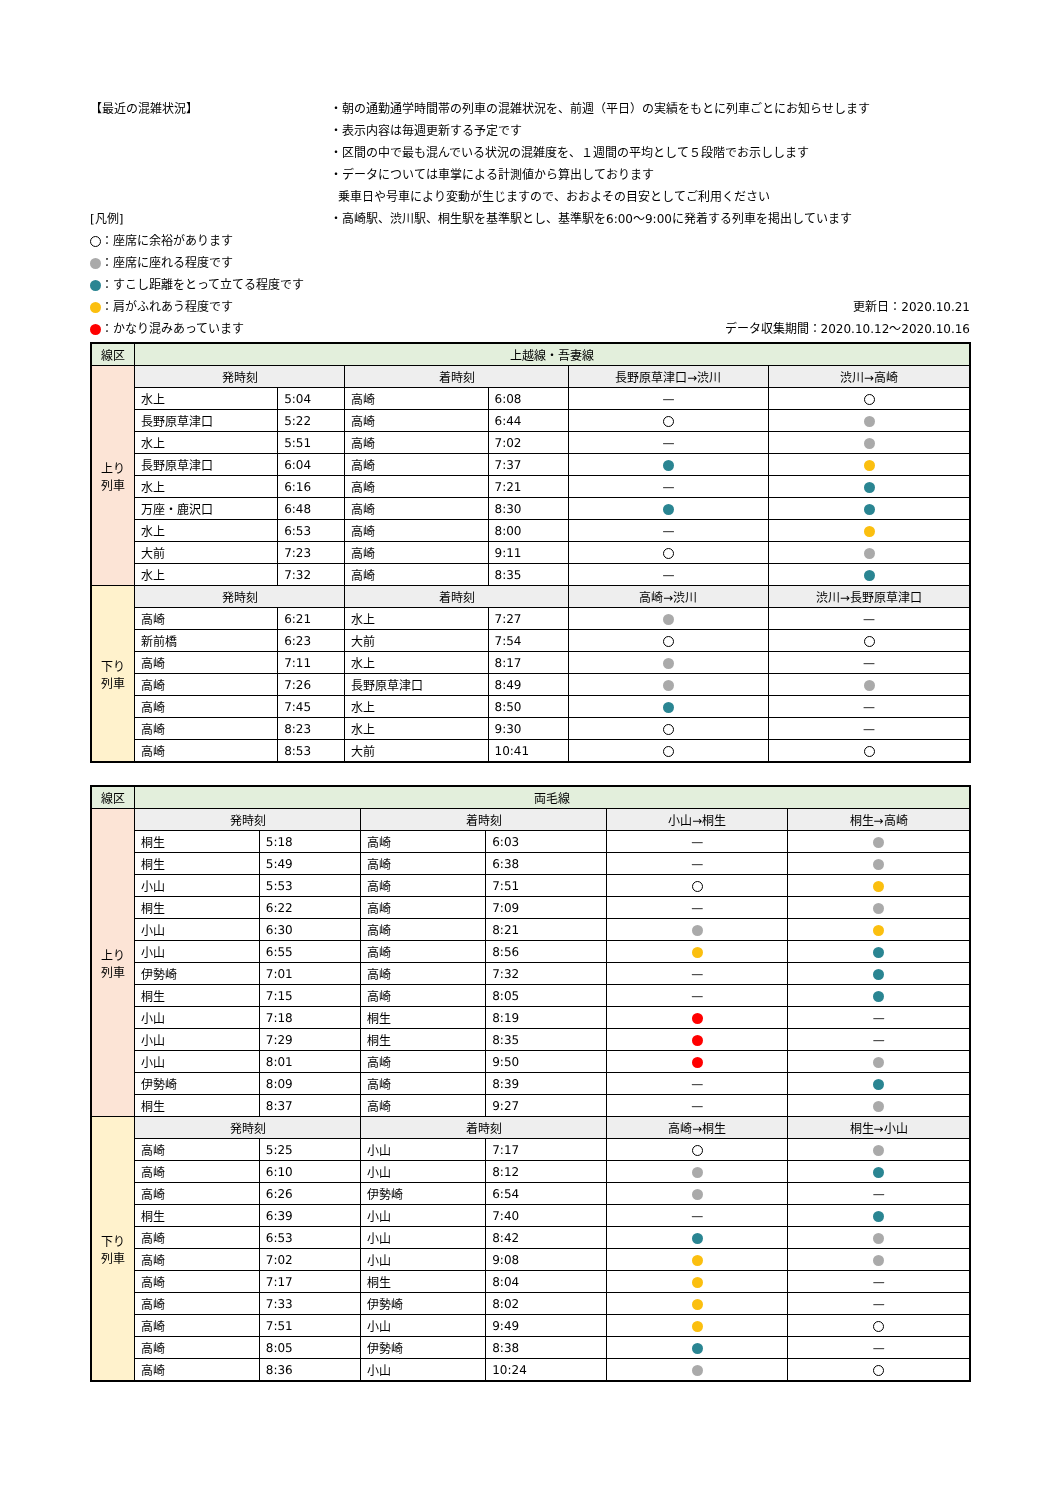【最近の混雑状況】
[凡例]
：座席に余裕があります
：座席に座れる程度です
：すこし距離をとって立てる程度です
：肩がふれあう程度です
：かなり混みあっています
・朝の通勤通学時間帯の列車の混雑状況を、前週（平日）の実績をもとに列車ごとにお知らせします
・表示内容は毎週更新する予定です
・区間の中で最も混んでいる状況の混雑度を、１週間の平均として５段階でお示しします
・データについては車掌による計測値から算出しております
乗車日や号車により変動が生じますので、おおよその目安としてご利用ください
・高崎駅、渋川駅、桐生駅を基準駅とし、基準駅を6:00～9:00に発着する列車を掲出しています
更新日：2020.10.21
データ収集期間：2020.10.12～2020.10.16
| 線区 | 上越線・吾妻線 | | | | | |
| 上り列車 | 発時刻 | | 着時刻 | | 長野原草津口→渋川 | 渋川→高崎 |
| | 水上 | 5:04 | 高崎 | 6:08 | — | |
| | 長野原草津口 | 5:22 | 高崎 | 6:44 | | |
| | 水上 | 5:51 | 高崎 | 7:02 | — | |
| | 長野原草津口 | 6:04 | 高崎 | 7:37 | | |
| | 水上 | 6:16 | 高崎 | 7:21 | — | |
| | 万座・鹿沢口 | 6:48 | 高崎 | 8:30 | | |
| | 水上 | 6:53 | 高崎 | 8:00 | — | |
| | 大前 | 7:23 | 高崎 | 9:11 | | |
| | 水上 | 7:32 | 高崎 | 8:35 | — | |
| 下り列車 | 発時刻 | | 着時刻 | | 高崎→渋川 | 渋川→長野原草津口 |
| | 高崎 | 6:21 | 水上 | 7:27 | | — |
| | 新前橋 | 6:23 | 大前 | 7:54 | | |
| | 高崎 | 7:11 | 水上 | 8:17 | | — |
| | 高崎 | 7:26 | 長野原草津口 | 8:49 | | |
| | 高崎 | 7:45 | 水上 | 8:50 | | — |
| | 高崎 | 8:23 | 水上 | 9:30 | | — |
| | 高崎 | 8:53 | 大前 | 10:41 | | |
| 線区 | 両毛線 | | | | | |
| 上り列車 | 発時刻 | | 着時刻 | | 小山→桐生 | 桐生→高崎 |
| | 桐生 | 5:18 | 高崎 | 6:03 | — | |
| | 桐生 | 5:49 | 高崎 | 6:38 | — | |
| | 小山 | 5:53 | 高崎 | 7:51 | | |
| | 桐生 | 6:22 | 高崎 | 7:09 | — | |
| | 小山 | 6:30 | 高崎 | 8:21 | | |
| | 小山 | 6:55 | 高崎 | 8:56 | | |
| | 伊勢崎 | 7:01 | 高崎 | 7:32 | — | |
| | 桐生 | 7:15 | 高崎 | 8:05 | — | |
| | 小山 | 7:18 | 桐生 | 8:19 | | — |
| | 小山 | 7:29 | 桐生 | 8:35 | | — |
| | 小山 | 8:01 | 高崎 | 9:50 | | |
| | 伊勢崎 | 8:09 | 高崎 | 8:39 | — | |
| | 桐生 | 8:37 | 高崎 | 9:27 | — | |
| 下り列車 | 発時刻 | | 着時刻 | | 高崎→桐生 | 桐生→小山 |
| | 高崎 | 5:25 | 小山 | 7:17 | | |
| | 高崎 | 6:10 | 小山 | 8:12 | | |
| | 高崎 | 6:26 | 伊勢崎 | 6:54 | | — |
| | 桐生 | 6:39 | 小山 | 7:40 | — | |
| | 高崎 | 6:53 | 小山 | 8:42 | | |
| | 高崎 | 7:02 | 小山 | 9:08 | | |
| | 高崎 | 7:17 | 桐生 | 8:04 | | — |
| | 高崎 | 7:33 | 伊勢崎 | 8:02 | | — |
| | 高崎 | 7:51 | 小山 | 9:49 | | |
| | 高崎 | 8:05 | 伊勢崎 | 8:38 | | — |
| | 高崎 | 8:36 | 小山 | 10:24 | | |